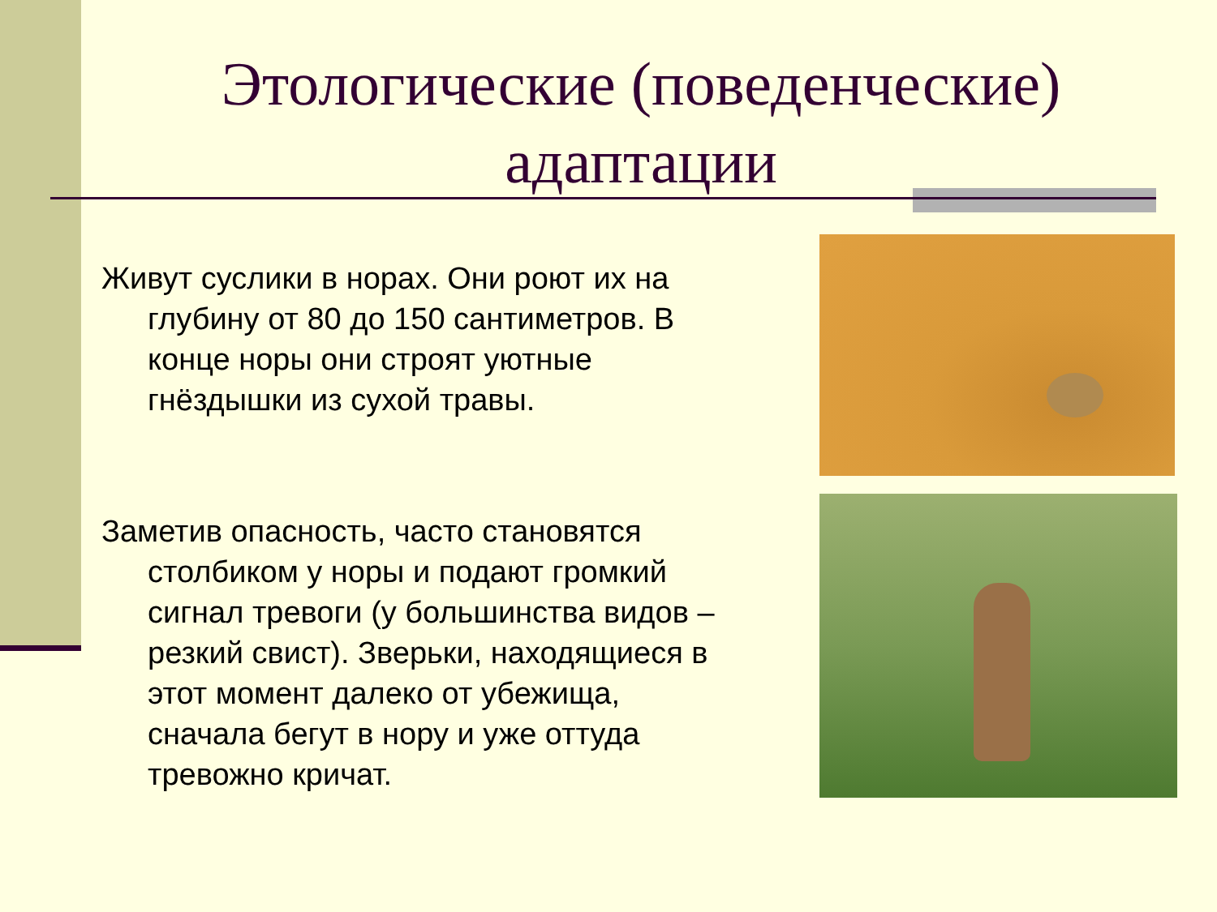Этологические (поведенческие) адаптации
Живут суслики в норах. Они роют их на глубину от 80 до 150 сантиметров. В конце норы они строят уютные гнёздышки из сухой травы.
Заметив опасность, часто становятся столбиком у норы и подают громкий сигнал тревоги (у большинства видов – резкий свист). Зверьки, находящиеся в этот момент далеко от убежища, сначала бегут в нору и уже оттуда тревожно кричат.